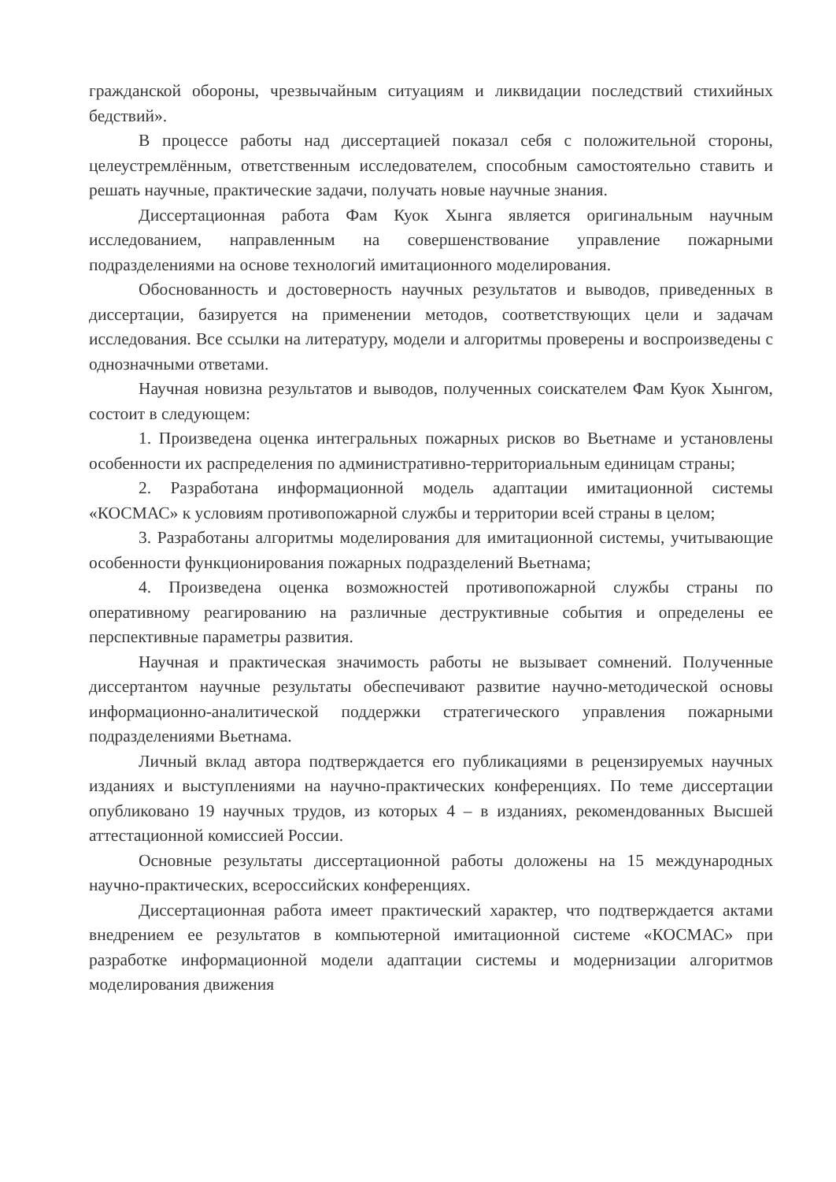гражданской обороны, чрезвычайным ситуациям и ликвидации последствий стихийных бедствий».
В процессе работы над диссертацией показал себя с положительной стороны, целеустремлённым, ответственным исследователем, способным самостоятельно ставить и решать научные, практические задачи, получать новые научные знания.
Диссертационная работа Фам Куок Хынга является оригинальным научным исследованием, направленным на совершенствование управление пожарными подразделениями на основе технологий имитационного моделирования.
Обоснованность и достоверность научных результатов и выводов, приведенных в диссертации, базируется на применении методов, соответствующих цели и задачам исследования. Все ссылки на литературу, модели и алгоритмы проверены и воспроизведены с однозначными ответами.
Научная новизна результатов и выводов, полученных соискателем Фам Куок Хынгом, состоит в следующем:
1. Произведена оценка интегральных пожарных рисков во Вьетнаме и установлены особенности их распределения по административно-территориальным единицам страны;
2. Разработана информационной модель адаптации имитационной системы «КОСМАС» к условиям противопожарной службы и территории всей страны в целом;
3. Разработаны алгоритмы моделирования для имитационной системы, учитывающие особенности функционирования пожарных подразделений Вьетнама;
4. Произведена оценка возможностей противопожарной службы страны по оперативному реагированию на различные деструктивные события и определены ее перспективные параметры развития.
Научная и практическая значимость работы не вызывает сомнений. Полученные диссертантом научные результаты обеспечивают развитие научно-методической основы информационно-аналитической поддержки стратегического управления пожарными подразделениями Вьетнама.
Личный вклад автора подтверждается его публикациями в рецензируемых научных изданиях и выступлениями на научно-практических конференциях. По теме диссертации опубликовано 19 научных трудов, из которых 4 – в изданиях, рекомендованных Высшей аттестационной комиссией России.
Основные результаты диссертационной работы доложены на 15 международных научно-практических, всероссийских конференциях.
Диссертационная работа имеет практический характер, что подтверждается актами внедрением ее результатов в компьютерной имитационной системе «КОСМАС» при разработке информационной модели адаптации системы и модернизации алгоритмов моделирования движения